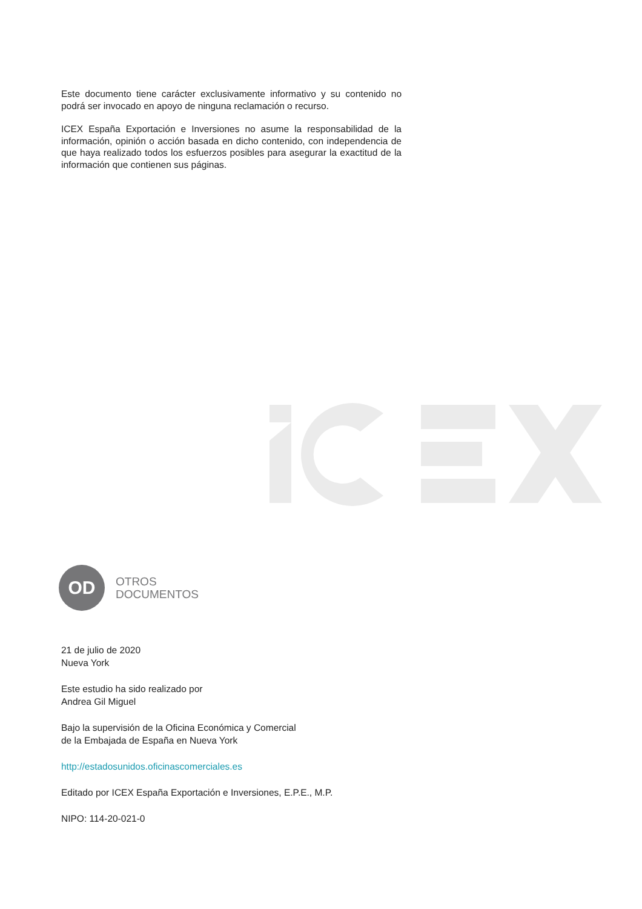Este documento tiene carácter exclusivamente informativo y su contenido no podrá ser invocado en apoyo de ninguna reclamación o recurso.
ICEX España Exportación e Inversiones no asume la responsabilidad de la información, opinión o acción basada en dicho contenido, con independencia de que haya realizado todos los esfuerzos posibles para asegurar la exactitud de la información que contienen sus páginas.
OD
OTROS
DOCUMENTOS
21 de julio de 2020
Nueva York
Este estudio ha sido realizado por
Andrea Gil Miguel
Bajo la supervisión de la Oficina Económica y Comercial
de la Embajada de España en Nueva York
http://estadosunidos.oficinascomerciales.es
Editado por ICEX España Exportación e Inversiones, E.P.E., M.P.
NIPO: 114-20-021-0